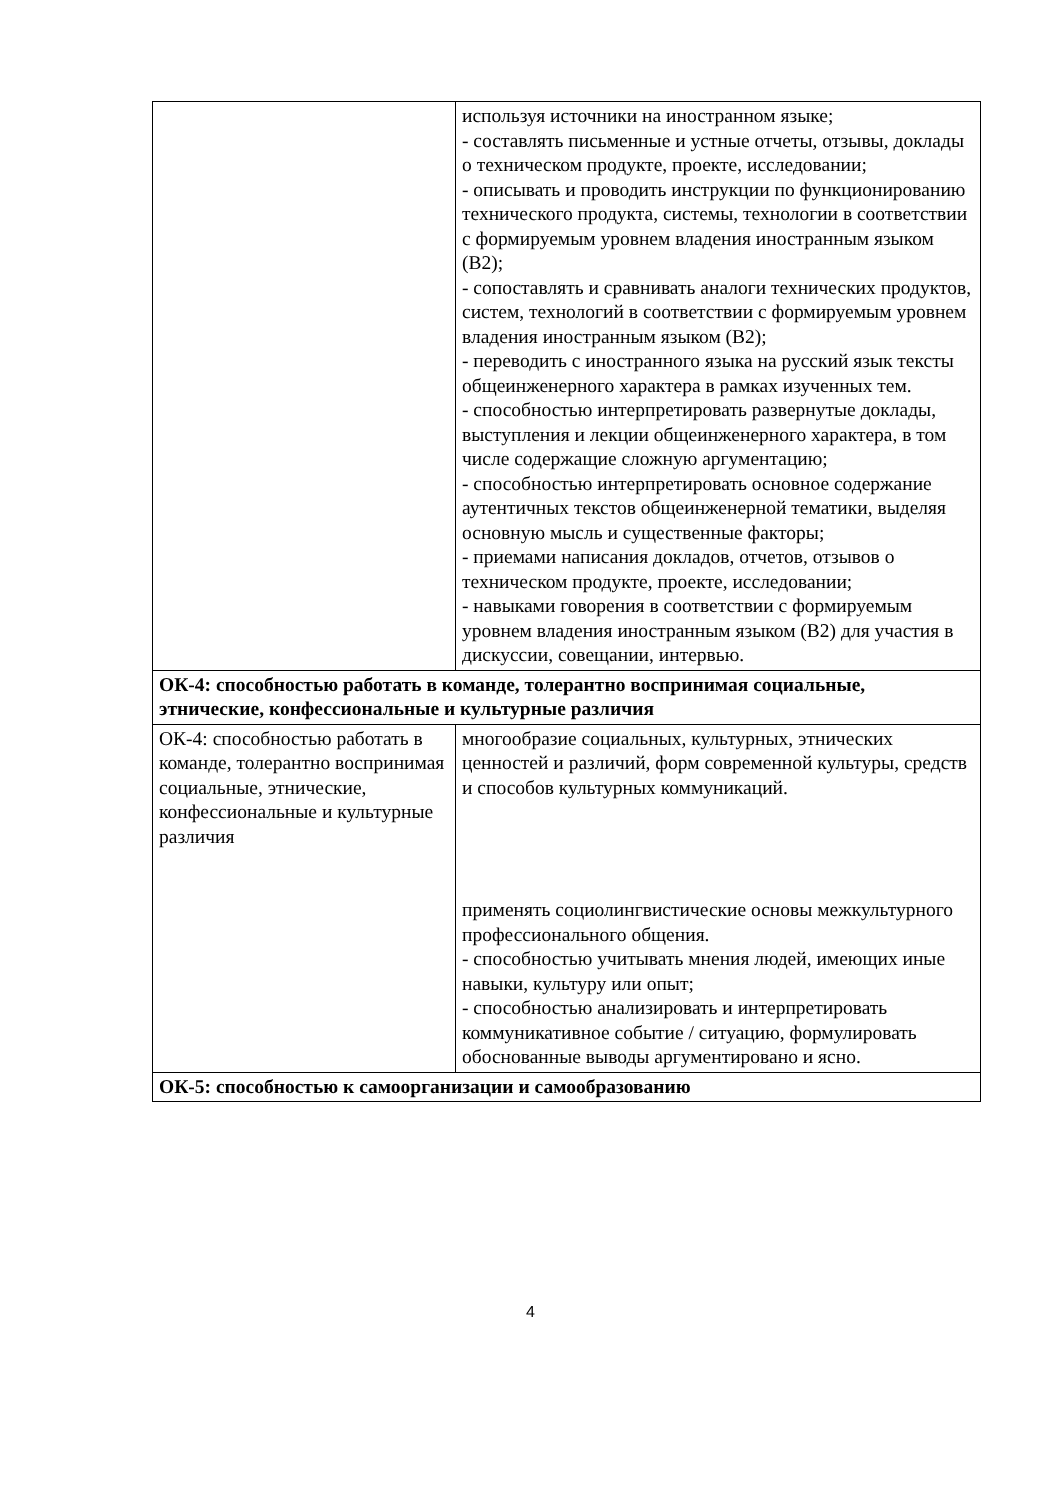| | используя источники на иностранном языке; - составлять письменные и устные отчеты, отзывы, доклады о техническом продукте, проекте, исследовании; - описывать и проводить инструкции по функционированию технического продукта, системы, технологии в соответствии с формируемым уровнем владения иностранным языком (B2); - сопоставлять и сравнивать аналоги технических продуктов, систем, технологий в соответствии с формируемым уровнем владения иностранным языком (B2); - переводить с иностранного языка на русский язык тексты общеинженерного характера в рамках изученных тем. - способностью интерпретировать развернутые доклады, выступления и лекции общеинженерного характера, в том числе содержащие сложную аргументацию; - способностью интерпретировать основное содержание аутентичных текстов общеинженерной тематики, выделяя основную мысль и существенные факторы; - приемами написания докладов, отчетов, отзывов о техническом продукте, проекте, исследовании; - навыками говорения в соответствии с формируемым уровнем владения иностранным языком (B2) для участия в дискуссии, совещании, интервью. |
| ОК-4: способностью работать в команде, толерантно воспринимая социальные, этнические, конфессиональные и культурные различия | |
| ОК-4: способностью работать в команде, толерантно воспринимая социальные, этнические, конфессиональные и культурные различия | многообразие социальных, культурных, этнических ценностей и различий, форм современной культуры, средств и способов культурных коммуникаций. применять социолингвистические основы межкультурного профессионального общения. - способностью учитывать мнения людей, имеющих иные навыки, культуру или опыт; - способностью анализировать и интерпретировать коммуникативное событие / ситуацию, формулировать обоснованные выводы аргументировано и ясно. |
| ОК-5: способностью к самоорганизации и самообразованию | |
4